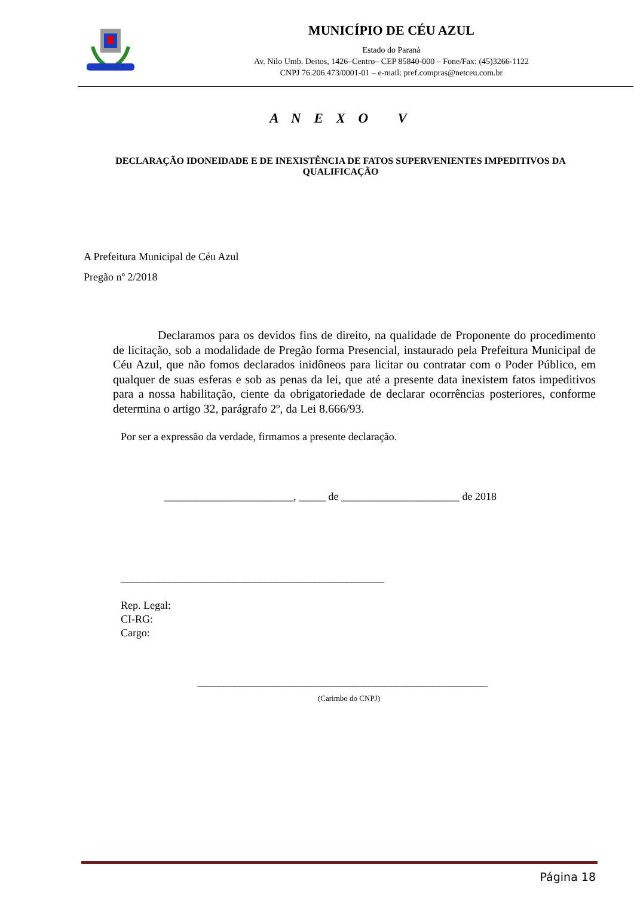MUNICÍPIO DE CÉU AZUL
Estado do Paraná
Av. Nilo Umb. Deitos, 1426–Centro– CEP 85840-000 – Fone/Fax: (45)3266-1122
CNPJ 76.206.473/0001-01 – e-mail: pref.compras@netceu.com.br
A N E X O V
DECLARAÇÃO IDONEIDADE E DE INEXISTÊNCIA DE FATOS SUPERVENIENTES IMPEDITIVOS DA QUALIFICAÇÃO
A Prefeitura Municipal de Céu Azul
Pregão nº 2/2018
Declaramos para os devidos fins de direito, na qualidade de Proponente do procedimento de licitação, sob a modalidade de Pregão forma Presencial, instaurado pela Prefeitura Municipal de Céu Azul, que não fomos declarados inidôneos para licitar ou contratar com o Poder Público, em qualquer de suas esferas e sob as penas da lei, que até a presente data inexistem fatos impeditivos para a nossa habilitação, ciente da obrigatoriedade de declarar ocorrências posteriores, conforme determina o artigo 32, parágrafo 2º, da Lei 8.666/93.
Por ser a expressão da verdade, firmamos a presente declaração.
________________________, _____ de ______________________ de 2018
_________________________________________________
Rep. Legal:
CI-RG:
Cargo:
______________________________________________________
(Carimbo do CNPJ)
Página 18